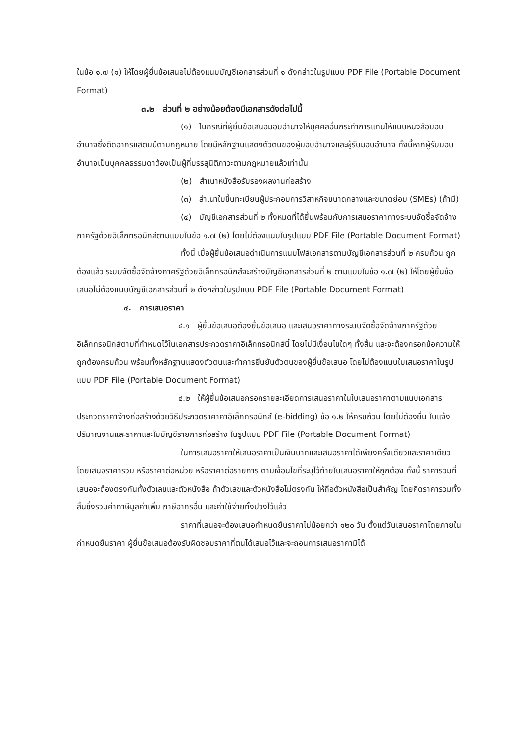ในข้อ ๑.๗ (๑) ให้โดยผู้ยื่นข้อเสนอไม่ต้องแนบบัญชีเอกสารส่วนที่ ๑ ดังกล่าวในรูปแบบ PDF File (Portable Document Format)
๓.๒ ส่วนที่ ๒ อย่างน้อยต้องมีเอกสารดังต่อไปนี้
(๑) ในกรณีที่ผู้ยื่นข้อเสนอมอบอำนาจให้บุคคลอื่นกระทำการแทนให้แนบหนังสือมอบอำนาจซึ่งติดอากรแสตมป์ตามกฎหมาย โดยมีหลักฐานแสดงตัวตนของผู้มอบอำนาจและผู้รับมอบอำนาจ ทั้งนี้หากผู้รับมอบอำนาจเป็นบุคคลธรรมดาต้องเป็นผู้ที่บรรลุนิติภาวะตามกฎหมายแล้วเท่านั้น
(๒) สำเนาหนังสือรับรองผลงานก่อสร้าง
(๓) สำเนาใบขึ้นทะเบียนผู้ประกอบการวิสาหกิจขนาดกลางและขนาดย่อม (SMEs) (ถ้ามี)
(๔) บัญชีเอกสารส่วนที่ ๒ ทั้งหมดที่ได้ยื่นพร้อมกับการเสนอราคาทางระบบจัดซื้อจัดจ้างภาครัฐด้วยอิเล็กทรอนิกส์ตามแบบในข้อ ๑.๗ (๒) โดยไม่ต้องแนบในรูปแบบ PDF File (Portable Document Format)
ทั้งนี้ เมื่อผู้ยื่นข้อเสนอดำเนินการแนบไฟล์เอกสารตามบัญชีเอกสารส่วนที่ ๒ ครบถ้วน ถูกต้องแล้ว ระบบจัดซื้อจัดจ้างภาครัฐด้วยอิเล็กทรอนิกส์จะสร้างบัญชีเอกสารส่วนที่ ๒ ตามแบบในข้อ ๑.๗ (๒) ให้โดยผู้ยื่นข้อเสนอไม่ต้องแนบบัญชีเอกสารส่วนที่ ๒ ดังกล่าวในรูปแบบ PDF File (Portable Document Format)
๔. การเสนอราคา
๔.๑ ผู้ยื่นข้อเสนอต้องยื่นข้อเสนอ และเสนอราคาทางระบบจัดซื้อจัดจ้างภาครัฐด้วยอิเล็กทรอนิกส์ตามที่กำหนดไว้ในเอกสารประกวดราคาอิเล็กทรอนิกส์นี้ โดยไม่มีเงื่อนไขใดๆ ทั้งสิ้น และจะต้องกรอกข้อความให้ถูกต้องครบถ้วน พร้อมทั้งหลักฐานแสดงตัวตนและทำการยืนยันตัวตนของผู้ยื่นข้อเสนอ โดยไม่ต้องแนบใบเสนอราคาในรูปแบบ PDF File (Portable Document Format)
๔.๒ ให้ผู้ยื่นข้อเสนอกรอกรายละเอียดการเสนอราคาในใบเสนอราคาตามแนบเอกสารประกวดราคาจ้างก่อสร้างด้วยวิธีประกวดราคาคาอิเล็กทรอนิกส์ (e-bidding) ข้อ ๑.๒ ให้ครบถ้วน โดยไม่ต้องยื่น ใบแจ้งปริมาณงานและราคาและใบบัญชีรายการก่อสร้าง ในรูปแบบ PDF File (Portable Document Format)
ในการเสนอราคาให้เสนอราคาเป็นเงินบาทและเสนอราคาได้เพียงครั้งเดียวและราคาเดียว โดยเสนอราคารวม หรือราคาต่อหน่วย หรือราคาต่อรายการ ตามเงื่อนไขที่ระบุไว้ท้ายใบเสนอราคาให้ถูกต้อง ทั้งนี้ ราคารวมที่เสนอจะต้องตรงกันทั้งตัวเลขและตัวหนังสือ ถ้าตัวเลขและตัวหนังสือไม่ตรงกัน ให้ถือตัวหนังสือเป็นสำคัญ โดยคิดราคารวมทั้งสิ้นซึ่งรวมค่าภาษีมูลค่าเพิ่ม ภาษีอากรอื่น และค่าใช้จ่ายทั้งปวงไว้แล้ว
ราคาที่เสนอจะต้องเสนอกำหนดยืนราคาไม่น้อยกว่า ๑๒๐ วัน ตั้งแต่วันเสนอราคาโดยภายในกำหนดยืนราคา ผู้ยื่นข้อเสนอต้องรับผิดชอบราคาที่ตนได้เสนอไว้และจะถอนการเสนอราคามิได้